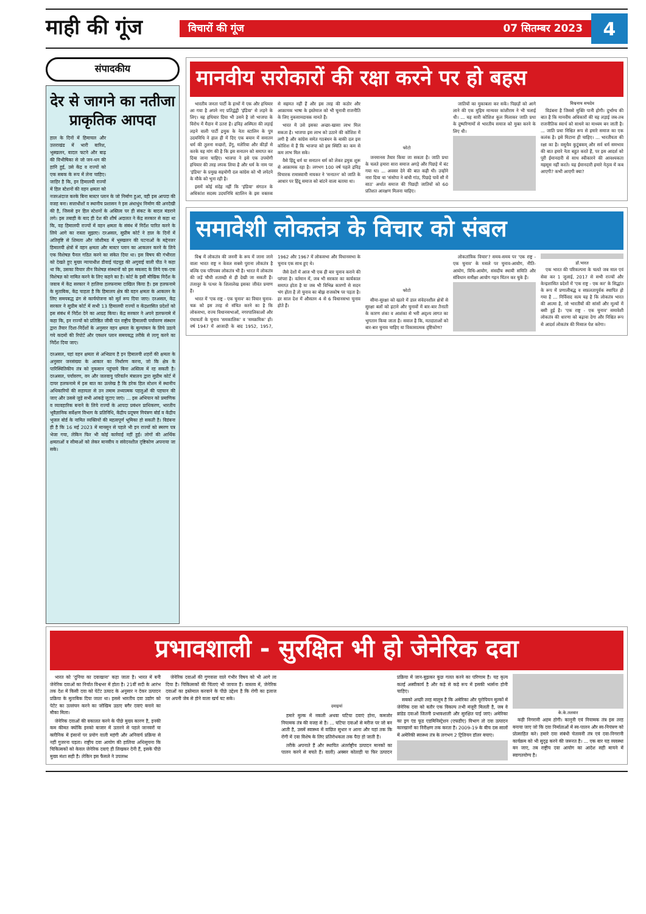माही की गूंज
विचारों की गूंज 07 सितम्बर 2023
4
संपादकीय
देर से जागने का नतीजा प्राकृतिक आपदा
हाल के दिनों में हिमाचल और उत्तराखंड में भारी बारिश, भूस्खलन, बादल फटने और बाढ़ की विभीषिका से जो जन-धन की हानि हुई, उसे केंद्र व राज्यों को एक सबक के रूप में लेना चाहिए। जाहिर है कि, इन हिमालयी राज्यों में हिल स्टेशनों की वहन क्षमता को नजरअंदाज करके बिना मास्टर प्लान के जो निर्माण हुआ, वही इस आपदा की वजह बना। सत्ताधीशों व स्थानीय प्रशासन ने इस अंधाधुंध निर्माण की अनदेखी की है, जिससे इन हिल स्टेशनों के अस्तित्व पर ही संकट के बादल मंडराने लगे। इस तबाही के बाद ही देश की शीर्ष अदालत ने केंद्र सरकार से कहा था कि, वह हिमालयी राज्यों में वहन क्षमता के संबंध में निर्देश पारित करने के लिये आगे का रास्ता सुझाए। दरअसल, सुप्रीम कोर्ट ने हाल के दिनों में अतिवृष्टि से शिमला और जोशीमठ में भूस्खलन की घटनाओं के मद्देनजर हिमालयी क्षेत्रों में वहन क्षमता और मास्टर प्लान का आकलन करने के लिये एक विशेषज्ञ पैनल गठित करने का संकेत दिया था। इस विषय की गंभीरता को देखते हुए मुख्य न्यायाधीश डीवाई चंद्रचूड़ की अगुवाई वाली पीठ ने कहा था कि, उसका विचार तीन विशेषज्ञ संस्थानों को इस मकसद के लिये एक-एक विशेषज्ञ को नामित करने के लिए कहने का है। कोर्ट के इसी मौखिक निर्देश के जवाब में केंद्र सरकार ने हालिया हलफनामा दाखिल किया है। इस हलफनामे के मुताबिक, केंद्र चाहता है कि हिमालय क्षेत्र की वहन क्षमता के आकलन के लिए समयबद्ध ढंग से कार्ययोजना को मूर्त रूप दिया जाए। दरअसल, केंद्र सरकार ने सुप्रीम कोर्ट में सभी 13 हिमालयी राज्यों व केंद्रशासित प्रदेशों को इस संबंध में निर्देश देने का आग्रह किया। केंद्र सरकार ने अपने हलफनामे में कहा कि, इन राज्यों को प्रतिष्ठित जीबी पंत राष्ट्रीय हिमालयी पर्यावरण संस्थान द्वारा तैयार दिशा-निर्देशों के अनुसार वहन क्षमता के मूल्यांकन के लिये उठाये गये कदमों की रिपोर्ट और एक्शन प्लान समयबद्ध तरीके से लागू करने का निर्देश दिया जाए।
दरअसल, यहां वहन क्षमता से अभिप्राय है इन हिमालयी शहरों की क्षमता के अनुसार जनसंख्या के आकार का निर्धारण करना, जो कि क्षेत्र के पारिस्थितिकीय तंत्र को नुकसान पहुंचाये बिना अस्तित्व में रह सकती है। दरअसल, पर्यावरण, वन और जलवायु परिवर्तन मंत्रालय द्वारा सुप्रीम कोर्ट में दायर हलफनामे में इस बात का उल्लेख है कि हरेक हिल स्टेशन में स्थानीय अधिकारियों की सहायता से उन तमाम तथ्यात्मक पहलुओं की पहचान की जाए और उससे जुड़े सभी आंकड़े जुटाए जाएं। ... इस अभियान को प्रमाणिक व व्यावहारिक बनाने के लिये राज्यों के आपदा प्रबंधन प्राधिकरण, भारतीय भूवैज्ञानिक सर्वेक्षण विभाग के प्रतिनिधि, केंद्रीय प्रदूषण नियंत्रण बोर्ड व केंद्रीय भूजल बोर्ड के नामित व्यक्तियों की महत्वपूर्ण भूमिका हो सकती है। विडंबना ही है कि 16 मई 2023 में मानसून से पहले भी इन राज्यों को स्मरण पत्र भेजा गया, लेकिन फिर भी कोई कार्रवाई नहीं हुई। लोगों की आर्थिक क्षमताओं व सीमाओं को लेकर मानवीय व संवेदनशील दृष्टिकोण अपनाया जा सके।
मानवीय सरोकारों की रक्षा करने पर हो बहस
भारतीय जनता पार्टी के हाथों में एक और हथियार आ गया है अपने नए प्रतिद्वंद्वी 'इंडिया' से लड़ने के लिए। यह हथियार दिया भी उसने है जो भाजपा के विरोध में मैदान में उतरा है। द्रविड़ अस्मिता की लड़ाई लड़ने वाली पार्टी द्रमुक के नेता स्टालिन के पुत्र उदयनिधि ने हाल ही में दिए एक बयान में सनातन धर्म की तुलना मच्छरों, डेंगू, मलेरिया और कीड़ों से करके यह मांग की है कि इस सनातन को समाप्त कर दिया जाना चाहिए। भाजपा ने इसे एक उपयोगी हथियार की तरह लपक लिया है और धर्म के नाम पर 'इंडिया' के प्रमुख सहयोगी दल कांग्रेस को भी लपेटने के मौके को भुना रही है।
इसमें कोई संदेह नहीं कि 'इंडिया' संगठन के अधिकांश सदस्य उदयनिधि स्टालिन के इस वक्तव्य से सहमत नहीं हैं और इस तरह की कठोर और आक्रामक भाषा के इस्तेमाल को भी चुनावी राजनीति के लिए नुकसानदायक मानते हैं।
भारत में उसे इसका अच्छा-खासा लाभ मिल सकता है। भाजपा इस लाभ को उठाने की कोशिश में लगी है और कांग्रेस समेत गठबंधन के बाकी दल इस कोशिश में हैं कि भाजपा को इस स्थिति का कम से कम लाभ मिल सके।
वैसे हिंदू धर्म या सनातन धर्म को लेकर द्रमुक शुरू से आक्रामक रहा है। लगभग 100 वर्ष पहले द्रविड़ विचारक रामास्वामी नायकर ने 'सनातन' को जाति के आधार पर हिंदू समाज को बांटने वाला बताया था।
फोटो
जनमानस तैयार किया जा सकता है। जाति प्रथा के चलते हमारा सारा समाज अगड़े और पिछड़े में बंट गया था। ... अवसर देने की बात कही थी। उन्होंने नारा दिया था 'संसोपा ने बांधी गांठ, पिछड़े पावें सौ में साठ' अर्थात समाज की पिछड़ी जातियों को 60 प्रतिशत आरक्षण मिलना चाहिए।
जातियों का मुकाबला कर सकें। पिछड़ों को आगे लाने की एक मुहिम मान्यवर कांशीराम ने भी चलाई थी। ... यह सारी कोशिश कुल मिलाकर जाति प्रथा के दुष्परिणामों से भारतीय समाज को मुक्त करने के लिए थी।
विश्वनाथ सचदेव
विडंबना है जिससे मुक्ति पानी होगी। दुर्भाग्य की बात है कि मानवीय अधिकारों की यह लड़ाई जब-तब राजनीतिक स्वार्थ को साधने का माध्यम बन जाती है। ... जाति प्रथा निश्चित रूप से हमारे समाज का एक कलंक है। इसे मिटाना ही चाहिए। ... भारतीयता की रक्षा का है। वसुधैव कुटुंबकम्‌ और सर्व धर्म समभाव की बात हमारे नेता बहुत करते हैं, पर इस आदर्श को पूरी ईमानदारी से साथ स्वीकारने की आवश्यकता महसूस नहीं करते। यह ईमानदारी हमारे नेतृत्व में कब आएगी? कभी आएगी क्या?
समावेशी लोकतंत्र के विचार को संबल
विश्व में लोकतंत्र की जननी के रूप में जाना जाने वाला भारत राष्ट्र न केवल सबसे पुराना लोकतंत्र है बल्कि एक परिपक्व लोकतंत्र भी है। भारत में लोकतंत्र की जड़ें चौथी शताब्दी से ही देखी जा सकती हैं। तंजावुर के पत्थर के शिलालेख इसका जीवंत प्रमाण हैं।
भारत में 'एक राष्ट्र - एक चुनाव' का विचार चुनाव-चक्र को इस तरह से संचित करने का है कि लोकसभा, राज्य विधानसभाओं, नगरपालिकाओं और पंचायतों के चुनाव 'समकालिक' व 'समक्रमिक' हों। वर्ष 1947 में आजादी के बाद 1952, 1957, 1962 और 1967 में लोकसभा और विधानसभा के चुनाव एक साथ हुए थे।
जैसे देशों में आज भी एक ही बार चुनाव कराने की परंपरा है। वर्तमान में, जब भी सरकार का कार्यकाल समाप्त होता है या जब भी विभिन्न कारणों से सदन भंग होता है तो चुनाव का बोझ राजकोष पर पड़ता है। हर साल देश में औसतन 4 से 6 विधानसभा चुनाव होते हैं।
फोटो
सीमा-सुरक्षा को खतरे में डाल संवेदनशील क्षेत्रों से सुरक्षा बलों को हटाने और चुनावों में बार-बार तैनाती के कारण शंका व आशंका से भरी अदृश्य लागत का भुगतान किया जाता है। सवाल है कि, मतदाताओं को बार-बार चुनाव चाहिए या विकासात्मक दृष्टिकोण?
लोकतांत्रिक विचार'? समय-समय पर 'एक राष्ट्र - एक चुनाव' के मसले पर चुनाव-आयोग, नीति-आयोग, विधि-आयोग, संसदीय स्थायी समिति और संविधान समीक्षा आयोग गहन चिंतन कर चुके हैं।
डॉ.भारत
एक भारत की परिकल्पना के चलते जब माल एवं सेवा कर 1 जुलाई, 2017 से सभी राज्यों और केन्द्रशासित प्रदेशों में 'एक राष्ट्र - एक कर' के सिद्धांत के रूप में प्रणालीबद्ध व सफ़लतापूर्वक स्थापित हो गया है ... निर्विवाद सत्य यह है कि लोकतंत्र भारत की आत्मा है, जो भारतीयों की सांसों और मूल्यों में बसी हुई है। 'एक राष्ट्र - एक चुनाव' समावेशी लोकतंत्र की धारणा को बढ़ावा देगा और निश्चित रूप से आदर्श लोकतंत्र की मिसाल पेश करेगा।
प्रभावशाली - सुरक्षित भी हो जेनेरिक दवा
भारत को 'दुनिया का दवाखाना' कहा जाता है। भारत में बनी जेनेरिक दवाओं का निर्यात विश्वभर में होता है। 21वीं सदी के आरंभ तक देश में किसी दवा को पेटेंट उत्पाद के अनुसार न देकर उत्पादन प्रक्रिया के मुताबिक दिया जाता था। इससे भारतीय दवा उद्योग को पेटेंट का उल्लंघन करने का जोखिम उठाए बगैर दवाएं बनाने का मौका मिला।
जेनेरिक दवाओं की वकालत करने के पीछे मुख्य कारण है, इनकी कम कीमत क्योंकि इनको बाजार में उतारने से पहले जानवरों या क्लीनिक में इंसानों पर प्रयोग वाली महंगी और अनिवार्य प्रक्रिया से नहीं गुजरना पड़ता। राष्ट्रीय दवा आयोग की हालिया अधिसूचना कि चिकित्सकों को केवल जेनेरिक दवाएं ही लिखकर देनी हैं, इसके पीछे मुख्य मंशा सही है। लेकिन इस फैसले ने उपलब्ध
जेनेरिक दवाओं की गुणवत्ता वाले गंभीर विषय को भी आगे ला दिया है। चिकित्सकों की चिंताएं भी जायज हैं। वास्तव में, जेनेरिक दवाओं का इस्तेमाल करवाने के पीछे उद्देश्य है कि रोगी का इलाज पर अपनी जेब से होने वाला खर्च घट सके।
दवाइयां
हमारे मुल्क में नकली अथवा घटिया दवाएं होना, कमजोर नियामक तंत्र की वजह से है। ... घटिया दवाओं से मरीज पर जो बन आती है, उसमें स्वास्थ्य में वांछित सुधार न आना और यहां तक कि रोगी में दवा विशेष के लिए प्रतिरोधकता तक पैदा हो जाती है।
तरीके अपनाते हैं और स्थापित अंतर्राष्ट्रीय उत्पादन मानकों का पालन करने से बचते हैं। वाली) अक्सर कोताही या फिर उत्पादन प्रक्रिया में जान-बूझकर कुछ गलत करने का परिणाम है। यह कृत्य कतई अस्वीकार्य है और कड़े से कड़े रूप में इसकी भर्त्सना होनी चाहिए।
सबको अच्छी तरह मालूम है कि अमेरिका और यूरोपियन मुल्कों में जेनेरिक दवा को बतौर एक विकल्प तभी मंजूरी मिलती है, जब वे ब्रांडेड दवाओं जितनी प्रभावशाली और सुरक्षित पाई जाएं। अमेरिका का ड्रग एंड फूड एडमिनिस्ट्रेशन (एफडीए) विभाग तो दवा उत्पादन कारखानों का निरीक्षण तक करता है। 2009-19 के बीच दस सालों में अमेरिकी स्वास्थ्य तंत्र के लगभग 2 ट्रिलियन डॉलर बचाए।
के.के.तलवार
कड़ी निगरानी अहम होगी। कानूनी एवं नियामक तंत्र इस तरह बनाया जाए जो कि दवा निर्माताओं में स्व-पालन और स्व-नियंत्रण को प्रोत्साहित करे। हमारे दवा संबंधी चेतावनी तंत्र एवं दवा-निगरानी कार्यक्रम को भी सुदृढ़ करने की जरूरत है। ... एक बार यह व्यवस्था बन जाए, तब राष्ट्रीय दवा आयोग का आदेश सही मायने में स्वागतयोग्य है।